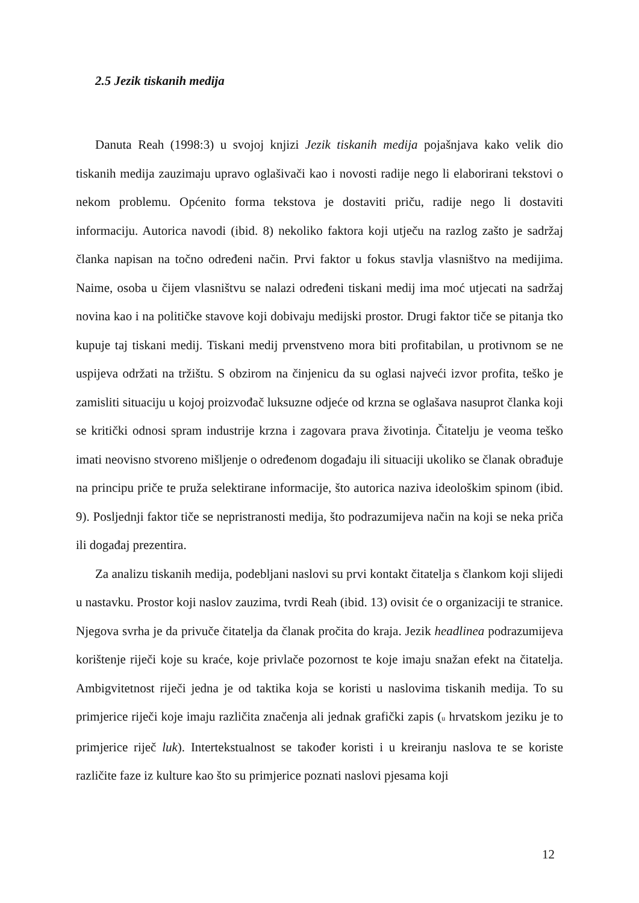2.5 Jezik tiskanih medija
Danuta Reah (1998:3) u svojoj knjizi Jezik tiskanih medija pojašnjava kako velik dio tiskanih medija zauzimaju upravo oglašivači kao i novosti radije nego li elaborirani tekstovi o nekom problemu. Općenito forma tekstova je dostaviti priču, radije nego li dostaviti informaciju. Autorica navodi (ibid. 8) nekoliko faktora koji utječu na razlog zašto je sadržaj članka napisan na točno određeni način. Prvi faktor u fokus stavlja vlasništvo na medijima. Naime, osoba u čijem vlasništvu se nalazi određeni tiskani medij ima moć utjecati na sadržaj novina kao i na političke stavove koji dobivaju medijski prostor. Drugi faktor tiče se pitanja tko kupuje taj tiskani medij. Tiskani medij prvenstveno mora biti profitabilan, u protivnom se ne uspijeva održati na tržištu. S obzirom na činjenicu da su oglasi najveći izvor profita, teško je zamisliti situaciju u kojoj proizvođač luksuzne odjeće od krzna se oglašava nasuprot članka koji se kritički odnosi spram industrije krzna i zagovara prava životinja. Čitatelju je veoma teško imati neovisno stvoreno mišljenje o određenom događaju ili situaciji ukoliko se članak obrađuje na principu priče te pruža selektirane informacije, što autorica naziva ideološkim spinom (ibid. 9). Posljednji faktor tiče se nepristranosti medija, što podrazumijeva način na koji se neka priča ili događaj prezentira.
Za analizu tiskanih medija, podebljani naslovi su prvi kontakt čitatelja s člankom koji slijedi u nastavku. Prostor koji naslov zauzima, tvrdi Reah (ibid. 13) ovisit će o organizaciji te stranice. Njegova svrha je da privuče čitatelja da članak pročita do kraja. Jezik headlinea podrazumijeva korištenje riječi koje su kraće, koje privlače pozornost te koje imaju snažan efekt na čitatelja. Ambigvitetnost riječi jedna je od taktika koja se koristi u naslovima tiskanih medija. To su primjerice riječi koje imaju različita značenja ali jednak grafički zapis (u hrvatskom jeziku je to primjerice riječ luk). Intertekstualnost se također koristi i u kreiranju naslova te se koriste različite faze iz kulture kao što su primjerice poznati naslovi pjesama koji
12